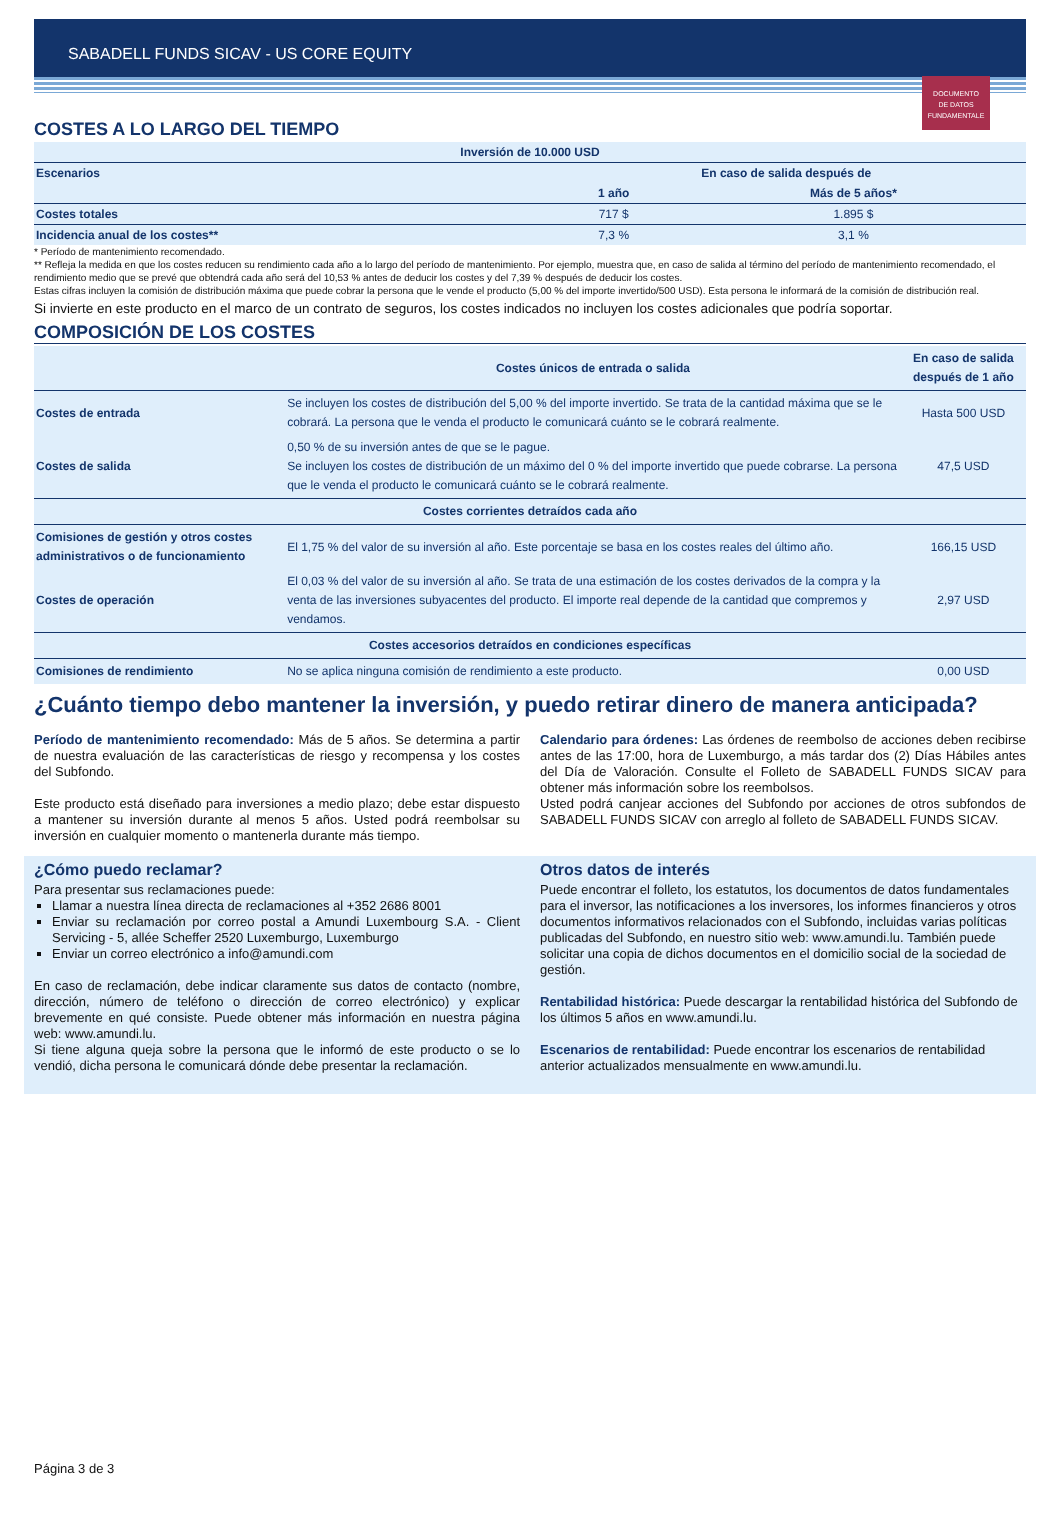SABADELL FUNDS SICAV - US CORE EQUITY
DOCUMENTO
DE DATOS
FUNDAMENTALE
COSTES A LO LARGO DEL TIEMPO
| Inversión de 10.000 USD | | |
| --- | --- | --- |
| Escenarios | En caso de salida después de | |
| | 1 año | Más de 5 años* |
| Costes totales | 717 $ | 1.895 $ |
| Incidencia anual de los costes** | 7,3 % | 3,1 % |
* Período de mantenimiento recomendado.
** Refleja la medida en que los costes reducen su rendimiento cada año a lo largo del período de mantenimiento. Por ejemplo, muestra que, en caso de salida al término del período de mantenimiento recomendado, el rendimiento medio que se prevé que obtendrá cada año será del 10,53 % antes de deducir los costes y del 7,39 % después de deducir los costes.
Estas cifras incluyen la comisión de distribución máxima que puede cobrar la persona que le vende el producto (5,00 % del importe invertido/500 USD). Esta persona le informará de la comisión de distribución real.
Si invierte en este producto en el marco de un contrato de seguros, los costes indicados no incluyen los costes adicionales que podría soportar.
COMPOSICIÓN DE LOS COSTES
| | Costes únicos de entrada o salida | En caso de salida después de 1 año |
| --- | --- | --- |
| Costes de entrada | Se incluyen los costes de distribución del 5,00 % del importe invertido. Se trata de la cantidad máxima que se le cobrará. La persona que le venda el producto le comunicará cuánto se le cobrará realmente. | Hasta 500 USD |
| Costes de salida | 0,50 % de su inversión antes de que se le pague. Se incluyen los costes de distribución de un máximo del 0 % del importe invertido que puede cobrarse. La persona que le venda el producto le comunicará cuánto se le cobrará realmente. | 47,5 USD |
| Costes corrientes detraídos cada año | | |
| Comisiones de gestión y otros costes administrativos o de funcionamiento | El 1,75 % del valor de su inversión al año. Este porcentaje se basa en los costes reales del último año. | 166,15 USD |
| Costes de operación | El 0,03 % del valor de su inversión al año. Se trata de una estimación de los costes derivados de la compra y la venta de las inversiones subyacentes del producto. El importe real depende de la cantidad que compremos y vendamos. | 2,97 USD |
| Costes accesorios detraídos en condiciones específicas | | |
| Comisiones de rendimiento | No se aplica ninguna comisión de rendimiento a este producto. | 0,00 USD |
¿Cuánto tiempo debo mantener la inversión, y puedo retirar dinero de manera anticipada?
Período de mantenimiento recomendado: Más de 5 años. Se determina a partir de nuestra evaluación de las características de riesgo y recompensa y los costes del Subfondo.
Este producto está diseñado para inversiones a medio plazo; debe estar dispuesto a mantener su inversión durante al menos 5 años. Usted podrá reembolsar su inversión en cualquier momento o mantenerla durante más tiempo.
Calendario para órdenes: Las órdenes de reembolso de acciones deben recibirse antes de las 17:00, hora de Luxemburgo, a más tardar dos (2) Días Hábiles antes del Día de Valoración. Consulte el Folleto de SABADELL FUNDS SICAV para obtener más información sobre los reembolsos.
Usted podrá canjear acciones del Subfondo por acciones de otros subfondos de SABADELL FUNDS SICAV con arreglo al folleto de SABADELL FUNDS SICAV.
¿Cómo puedo reclamar?
Para presentar sus reclamaciones puede:
Llamar a nuestra línea directa de reclamaciones al +352 2686 8001
Enviar su reclamación por correo postal a Amundi Luxembourg S.A. - Client Servicing - 5, allée Scheffer 2520 Luxemburgo, Luxemburgo
Enviar un correo electrónico a info@amundi.com
En caso de reclamación, debe indicar claramente sus datos de contacto (nombre, dirección, número de teléfono o dirección de correo electrónico) y explicar brevemente en qué consiste. Puede obtener más información en nuestra página web: www.amundi.lu.
Si tiene alguna queja sobre la persona que le informó de este producto o se lo vendió, dicha persona le comunicará dónde debe presentar la reclamación.
Otros datos de interés
Puede encontrar el folleto, los estatutos, los documentos de datos fundamentales para el inversor, las notificaciones a los inversores, los informes financieros y otros documentos informativos relacionados con el Subfondo, incluidas varias políticas publicadas del Subfondo, en nuestro sitio web: www.amundi.lu. También puede solicitar una copia de dichos documentos en el domicilio social de la sociedad de gestión.
Rentabilidad histórica: Puede descargar la rentabilidad histórica del Subfondo de los últimos 5 años en www.amundi.lu.
Escenarios de rentabilidad: Puede encontrar los escenarios de rentabilidad anterior actualizados mensualmente en www.amundi.lu.
Página 3 de 3